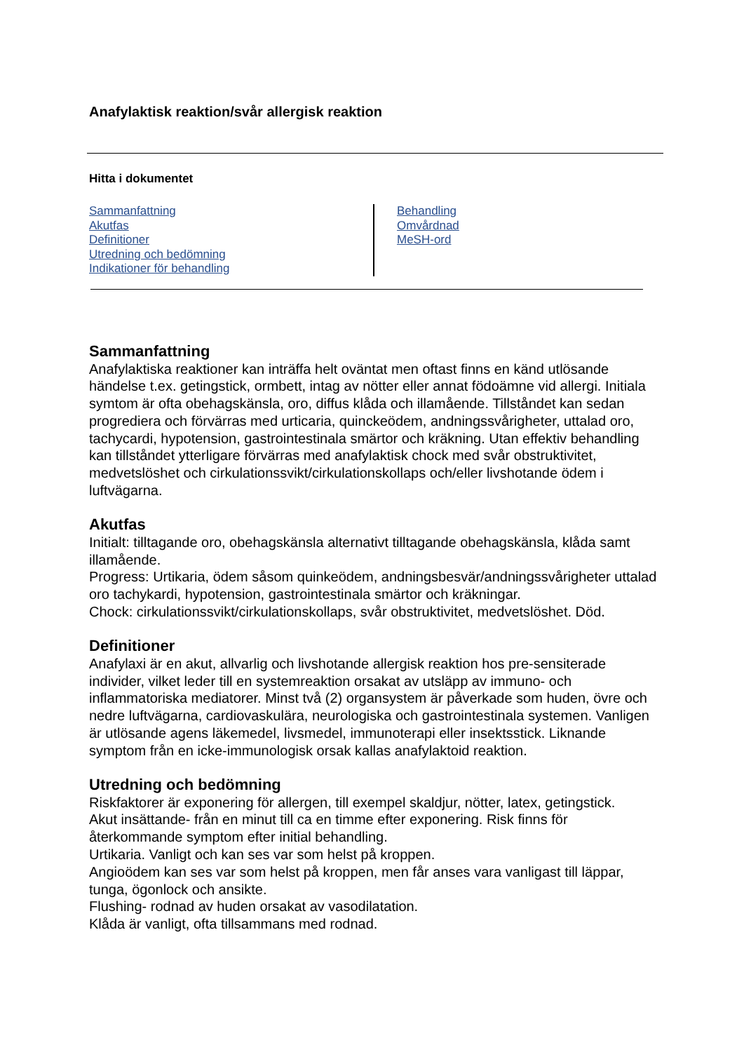Anafylaktisk reaktion/svår allergisk reaktion
Hitta i dokumentet
Sammanfattning
Akutfas
Definitioner
Utredning och bedömning
Indikationer för behandling
Behandling
Omvårdnad
MeSH-ord
Sammanfattning
Anafylaktiska reaktioner kan inträffa helt oväntat men oftast finns en känd utlösande händelse t.ex. getingstick, ormbett, intag av nötter eller annat födoämne vid allergi. Initiala symtom är ofta obehagskänsla, oro, diffus klåda och illamående. Tillståndet kan sedan progrediera och förvärras med urticaria, quinckeödem, andningssvårigheter, uttalad oro, tachycardi, hypotension, gastrointestinala smärtor och kräkning. Utan effektiv behandling kan tillståndet ytterligare förvärras med anafylaktisk chock med svår obstruktivitet, medvetslöshet och cirkulationssvikt/cirkulationskollaps och/eller livshotande ödem i luftvägarna.
Akutfas
Initialt: tilltagande oro, obehagskänsla alternativt tilltagande obehagskänsla, klåda samt illamående.
Progress: Urtikaria, ödem såsom quinkeödem, andningsbesvär/andningssvårigheter uttalad oro tachykardi, hypotension, gastrointestinala smärtor och kräkningar.
Chock: cirkulationssvikt/cirkulationskollaps, svår obstruktivitet, medvetslöshet. Död.
Definitioner
Anafylaxi är en akut, allvarlig och livshotande allergisk reaktion hos pre-sensiterade individer, vilket leder till en systemreaktion orsakat av utsläpp av immuno- och inflammatoriska mediatorer. Minst två (2) organsystem är påverkade som huden, övre och nedre luftvägarna, cardiovaskulära, neurologiska och gastrointestinala systemen. Vanligen är utlösande agens läkemedel, livsmedel, immunoterapi eller insektsstick. Liknande symptom från en icke-immunologisk orsak kallas anafylaktoid reaktion.
Utredning och bedömning
Riskfaktorer är exponering för allergen, till exempel skaldjur, nötter, latex, getingstick.
Akut insättande- från en minut till ca en timme efter exponering. Risk finns för återkommande symptom efter initial behandling.
Urtikaria. Vanligt och kan ses var som helst på kroppen.
Angioödem kan ses var som helst på kroppen, men får anses vara vanligast till läppar, tunga, ögonlock och ansikte.
Flushing- rodnad av huden orsakat av vasodilatation.
Klåda är vanligt, ofta tillsammans med rodnad.